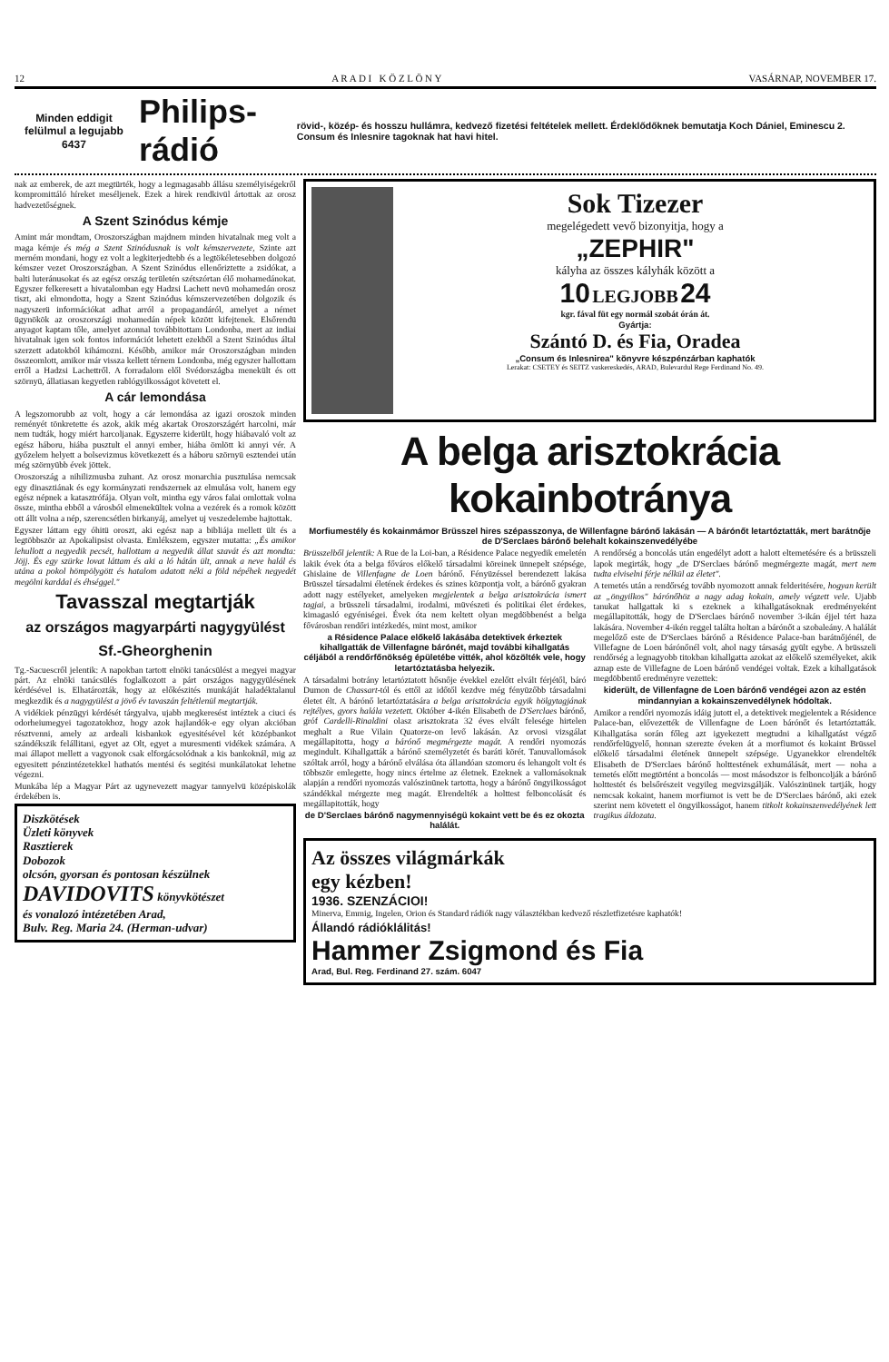12 A R A D I K Ö Z L Ö N Y VASÁRNAP, NOVEMBER 17.
Minden eddigit felülmul a legujabb 6437
Philips-rádió
rövid-, közép- és hosszu hullámra, kedvező fizetési feltételek mellett. Érdeklődőknek bemutatja Koch Dániel, Eminescu 2. Consum és Inlesnire tagoknak hat havi hitel.
nak az emberek, de azt megtürték, hogy a legmagasabb állásu személyiségekről kompromittáló híreket meséljenek. Ezek a hirek rendkivül ártottak az orosz hadvezetőségnek.
A Szent Szinódus kémje
Amint már mondtam, Oroszországban majdnem minden hivatalnak meg volt a maga kémje és még a Szent Szinódusnak is volt kémszervezete, Szinte azt merném mondani, hogy ez volt a legkiterjedtebb és a legtökéletesebben dolgozó kémszer vezet Oroszországban. A Szent Szinódus ellenőriztette a zsidókat, a balti luteránusokat és az egész ország területén szétszórtan élő mohamedánokat. Egyszer felkeresett a hivatalomban egy Hadzsi Lachett nevü mohamedán orosz tiszt, aki elmondotta, hogy a Szent Szinódus kémszervezetében dolgozik és nagyszerü információkat adhat arról a propagandáról, amelyet a német ügynökök az oroszországi mohamedán népek között kifejtenek. Elsőrendü anyagot kaptam tőle, amelyet azonnal továbbitottam Londonba, mert az indiai hivatalnak igen sok fontos információt lehetett ezekből a Szent Szinódus által szerzett adatokból kihámozni. Később, amikor már Oroszországban minden összeomlott, amikor már vissza kellett térnem Londonba, még egyszer hallottam erről a Hadzsi Lachettről. A forradalom elől Svédországba menekült és ott szörnyü, állatiasan kegyetlen rablógyilkosságot követett el.
A cár lemondása
A legszomorubb az volt, hogy a cár lemondása az igazi oroszok minden reményét tönkretette és azok, akik még akartak Oroszországért harcolni, már nem tudták, hogy miért harcoljanak. Egyszerre kiderült, hogy hiábavaló volt az egész háboru, hiába pusztult el annyi ember, hiába ömlött ki annyi vér. A győzelem helyett a bolsevizmus következett és a háboru szörnyü esztendei után még szörnyübb évek jöttek.
Oroszország a nihilizmusba zuhant. Az orosz monarchia pusztulása nemcsak egy dinasztiának és egy kormányzati rendszernek az elmulása volt, hanem egy egész népnek a katasztrófája. Olyan volt, mintha egy város falai omlottak volna össze, mintha ebből a városból elmenekültek volna a vezérek és a romok között ott állt volna a nép, szerencsétlen birkanyáj, amelyet uj veszedelembe hajtottak.
Egyszer láttam egy óhitü oroszt, aki egész nap a bibliája mellett ült és a legtöbbször az Apokalipsist olvasta. Emlékszem, egyszer mutatta: „És amikor lehullott a negyedik pecsét, hallottam a negyedik állat szavát és azt mondta: Jöjj. És egy szürke lovat láttam és aki a ló hátán ült, annak a neve halál és utána a pokol hömpölygött és hatalom adatott néki a föld népéhek negyedét megölni karddal és éhséggel."
Tavasszal megtartják
az országos magyarpárti nagygyülést Sf.-Gheorghenin
Tg.-Sacuescről jelentik: A napokban tartott elnöki tanácsülést a megyei magyar párt. Az elnöki tanácsülés foglalkozott a párt országos nagygyülésének kérdésével is. Elhatározták, hogy az előkészités munkáját haladéktalanul megkezdik és a nagygyülést a jövő év tavaszán feltétlenül megtartják.
A vidékiek pénzügyi kérdését tárgyalva, ujabb megkeresést intéztek a ciuci és odorheiumegyei tagozatokhoz, hogy azok hajlandók-e egy olyan akcióban résztvenni, amely az ardeali kisbankok egyesitésével két középbankot szándékszik felállitani, egyet az Olt, egyet a muresmenti vidékek számára. A mai állapot mellett a vagyonok csak elforgácsolódnak a kis bankoknál, mig az egyesitett pénzintézetekkel hathatós mentési és segitési munkálatokat lehetne végezni.
Munkába lép a Magyar Párt az ugynevezett magyar tannyelvü középiskolák érdekében is.
Diszkötések
Üzleti könyvek
Rasztierek
Dobozok
olcsón, gyorsan és pontosan készülnek
DAVIDOVITS könyvkötészet
és vonalozó intézetében Arad,
Bulv. Reg. Maria 24. (Herman-udvar)
Sok Tizezer
megelégedett vevő bizonyitja, hogy a
„ZEPHIR"
kályha az összes kályhák között a
10 LEGJOBB 24
kgr. fával füt egy normál szobát órán át.
Gyártja:
Szántó D. és Fia, Oradea
„Consum és Inlesnirea" könyvre készpénzárban kaphatók
Lerakat: CSETEY és SEITZ vaskereskedés, ARAD, Bulevardul Rege Ferdinand No. 49.
A belga arisztokrácia kokainbotránya
Morfiumestély és kokainmámor Brüsszel hires szépasszonya, de Willenfagne bárónő lakásán — A bárónőt letartóztatták, mert barátnője de D'Serclaes bárónő belehalt kokainszenvedélyébe
Brüsszelből jelentik: A Rue de la Loi-ban, a Résidence Palace negyedik emeletén lakik évek óta a belga főváros előkelő társadalmi köreinek ünnepelt szépsége, Ghislaine de Villenfagne de Loen bárónő. Fényüzéssel berendezett lakása Brüsszel társadalmi életének érdekes és szines központja volt, a bárónő gyakran adott nagy estélyeket, amelyeken megjelentek a belga arisztokrácia ismert tagjai, a brüsszeli társadalmi, irodalmi, müvészeti és politikai élet érdekes, kimagasló egyéniségei. Évek óta nem keltett olyan megdöbbenést a belga fővárosban rendőri intézkedés, mint most, amikor
a Résidence Palace előkelő lakásába detektivek érkeztek kihallgatták de Villenfagne bárónét, majd további kihallgatás céljából a rendőrfőnökség épületébe vitték, ahol közölték vele, hogy letartóztatásba helyezik.
A társadalmi botrány letartóztatott hősnője évekkel ezelőtt elvált férjétől, báró Dumon de Chassart-tól és ettől az időtől kezdve még fényüzőbb társadalmi életet élt. A bárónő letartóztatására a belga arisztokrácia egyik hölgytagjának rejtélyes, gyors halála vezetett. Október 4-ikén Elisabeth de D'Serclaes bárónő, gróf Cardelli-Rinaldini olasz arisztokrata 32 éves elvált felesége hirtelen meghalt a Rue Vilain Quatorze-on levő lakásán. Az orvosi vizsgálat megállapitotta, hogy a bárónő megmérgezte magát. A rendőri nyomozás megindult. Kihallgatták a bárónő személyzetét és baráti körét. Tanuvallomások szóltak arról, hogy a bárónő elválása óta állandóan szomoru és lehangolt volt és többször emlegette, hogy nincs értelme az életnek. Ezeknek a vallomásoknak alapján a rendőri nyomozás valószinünek tartotta, hogy a bárónő öngyilkosságot szándékkal mérgezte meg magát. Elrendelték a holttest felboncolását és megállapitották, hogy
de D'Serclaes bárónő nagymennyiségü kokaint vett be és ez okozta halálát.
A rendőrség a boncolás után engedélyt adott a halott eltemetésére és a brüsszeli lapok megirták, hogy „de D'Serclaes bárónő megmérgezte magát, mert nem tudta elviselni férje nélkül az életet".
A temetés után a rendőrség tovább nyomozott annak felderitésére, hogyan került az „öngyilkos" bárónőhöz a nagy adag kokain, amely végzett vele. Ujabb tanukat hallgattak ki s ezeknek a kihallgatásoknak eredményeként megállapitották, hogy de D'Serclaes bárónő november 3-ikán éjjel tért haza lakására. November 4-ikén reggel találta holtan a bárónőt a szobaleány. A halálát megelőző este de D'Serclaes bárónő a Résidence Palace-ban barátnőjénél, de Villefagne de Loen bárónőnél volt, ahol nagy társaság gyült egybe. A brüsszeli rendőrség a legnagyobb titokban kihallgatta azokat az előkelő személyeket, akik aznap este de Villefagne de Loen bárónő vendégei voltak. Ezek a kihallgatások megdöbbentő eredményre vezettek:
kiderült, de Villenfagne de Loen bárónő vendégei azon az estén mindannyian a kokainszenvedélynek hódoltak.
Amikor a rendőri nyomozás idáig jutott el, a detektivek megjelentek a Résidence Palace-ban, elővezették de Villenfagne de Loen bárónőt és letartóztatták. Kihallgatása során főleg azt igyekezett megtudni a kihallgatást végző rendőrfelügyelő, honnan szerezte éveken át a morfiumot és kokaint Brüssel előkelő társadalmi életének ünnepelt szépsége. Ugyanekkor elrendelték Elisabeth de D'Serclaes bárónő holttestének exhumálását, mert — noha a temetés előtt megtörtént a boncolás — most másodszor is felboncolják a bárónő holttestét és belsőrészeit vegyileg megvizsgálják. Valószinünek tartják, hogy nemcsak kokaint, hanem morfiumot is vett be de D'Serclaes bárónő, aki ezek szerint nem követett el öngyilkosságot, hanem titkolt kokainszenvedélyének lett tragikus áldozata.
Az összes világmárkák
egy kézben!
1936. SZENZÁCIOI!
Minerva, Emmig, Ingelen, Orion és Standard rádiók nagy választékban kedvező részletfizetésre kaphatók!
Állandó rádióklálitás!
Hammer Zsigmond és Fia
Arad, Bul. Reg. Ferdinand 27. szám. 6047